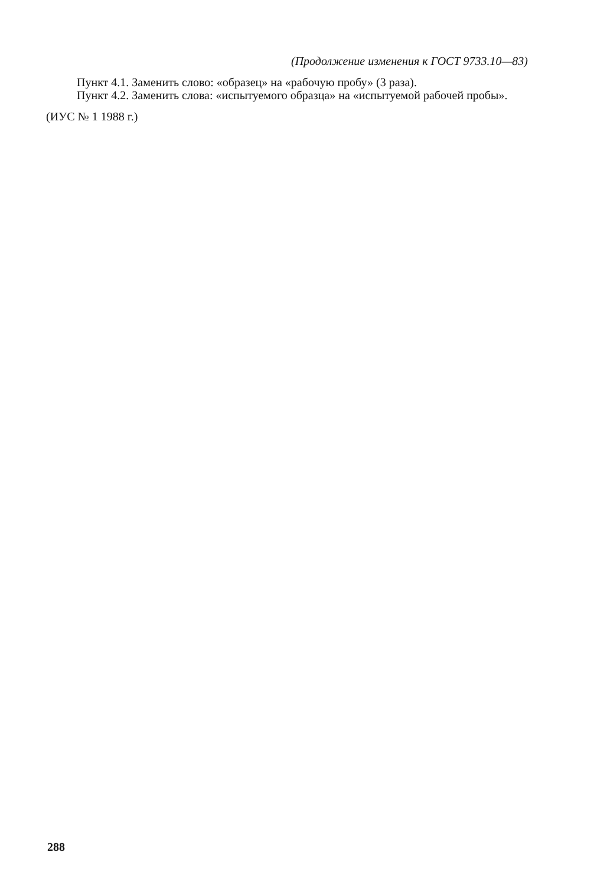(Продолжение изменения к ГОСТ 9733.10—83)
Пункт 4.1. Заменить слово: «образец» на «рабочую пробу» (3 раза).
Пункт 4.2. Заменить слова: «испытуемого образца» на «испытуемой рабочей пробы».
(ИУС № 1 1988 г.)
288